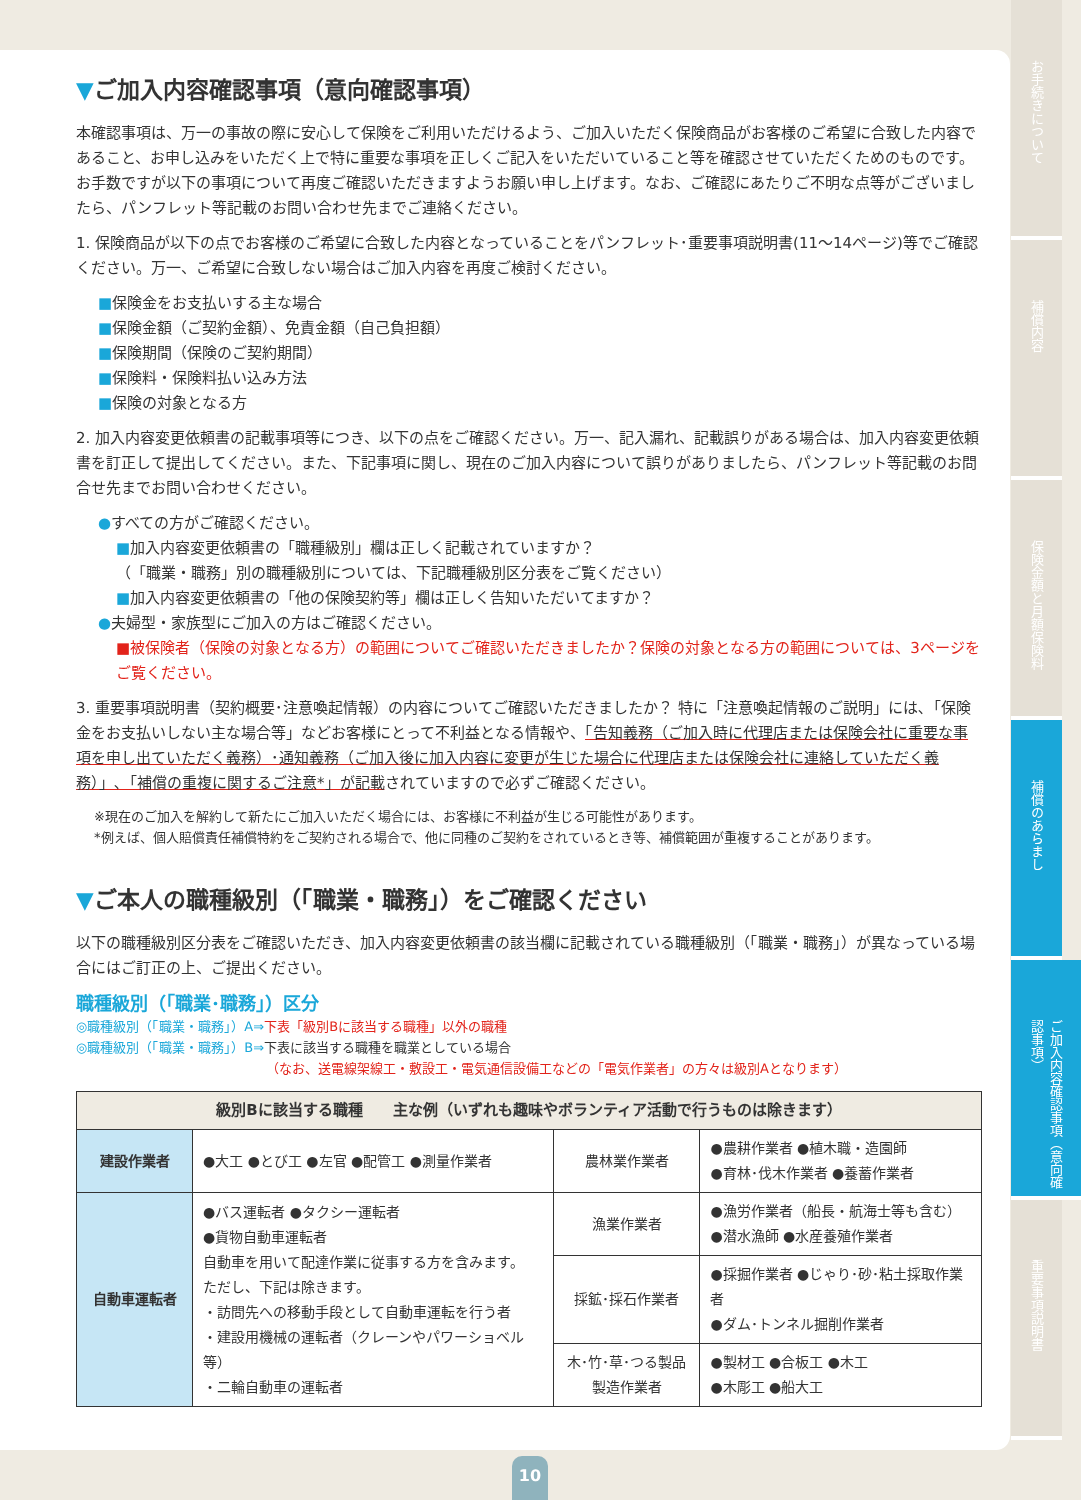▼ご加入内容確認事項（意向確認事項）
本確認事項は、万一の事故の際に安心して保険をご利用いただけるよう、ご加入いただく保険商品がお客様のご希望に合致した内容であること、お申し込みをいただく上で特に重要な事項を正しくご記入をいただいていること等を確認させていただくためのものです。お手数ですが以下の事項について再度ご確認いただきますようお願い申し上げます。なお、ご確認にあたりご不明な点等がございましたら、パンフレット等記載のお問い合わせ先までご連絡ください。
1. 保険商品が以下の点でお客様のご希望に合致した内容となっていることをパンフレット･重要事項説明書(11～14ページ)等でご確認ください。万一、ご希望に合致しない場合はご加入内容を再度ご検討ください。
■保険金をお支払いする主な場合
■保険金額（ご契約金額）、免責金額（自己負担額）
■保険期間（保険のご契約期間）
■保険料・保険料払い込み方法
■保険の対象となる方
2. 加入内容変更依頼書の記載事項等につき、以下の点をご確認ください。万一、記入漏れ、記載誤りがある場合は、加入内容変更依頼書を訂正して提出してください。また、下記事項に関し、現在のご加入内容について誤りがありましたら、パンフレット等記載のお問合せ先までお問い合わせください。
●すべての方がご確認ください。
■加入内容変更依頼書の「職種級別」欄は正しく記載されていますか？
（「職業・職務」別の職種級別については、下記職種級別区分表をご覧ください）
■加入内容変更依頼書の「他の保険契約等」欄は正しく告知いただいてますか？
●夫婦型・家族型にご加入の方はご確認ください。
■被保険者（保険の対象となる方）の範囲についてご確認いただきましたか？保険の対象となる方の範囲については、3ページをご覧ください。
3. 重要事項説明書（契約概要･注意喚起情報）の内容についてご確認いただきましたか？ 特に「注意喚起情報のご説明」には､「保険金をお支払いしない主な場合等」などお客様にとって不利益となる情報や、「告知義務（ご加入時に代理店または保険会社に重要な事項を申し出ていただく義務）･通知義務（ご加入後に加入内容に変更が生じた場合に代理店または保険会社に連絡していただく義務）」､「補償の重複に関するご注意*」が記載されていますので必ずご確認ください。
※現在のご加入を解約して新たにご加入いただく場合には、お客様に不利益が生じる可能性があります。
*例えば、個人賠償責任補償特約をご契約される場合で、他に同種のご契約をされているとき等、補償範囲が重複することがあります。
▼ご本人の職種級別（「職業・職務」）をご確認ください
以下の職種級別区分表をご確認いただき、加入内容変更依頼書の該当欄に記載されている職種級別（「職業・職務」）が異なっている場合にはご訂正の上、ご提出ください。
職種級別（「職業･職務」）区分
◎職種級別（「職業・職務」）A⇒下表「級別Bに該当する職種」以外の職種
◎職種級別（「職業・職務」）B⇒下表に該当する職種を職業としている場合
（なお、送電線架線工・敷設工・電気通信設備工などの「電気作業者」の方々は級別Aとなります）
| 級別Bに該当する職種 主な例（いずれも趣味やボランティア活動で行うものは除きます） | | | |
| --- | --- | --- | --- |
| 建設作業者 | ●大工 ●とび工 ●左官 ●配管工 ●測量作業者 | 農林業作業者 | ●農耕作業者 ●植木職・造園師 ●育林･伐木作業者 ●養蓄作業者 |
| 自動車運転者 | ●バス運転者 ●タクシー運転者 ●貨物自動車運転者 自動車を用いて配達作業に従事する方を含みます。 ただし、下記は除きます。 ・訪問先への移動手段として自動車運転を行う者 ・建設用機械の運転者（クレーンやパワーショベル等） ・二輪自動車の運転者 | 漁業作業者 | ●漁労作業者（船長・航海士等も含む） ●潜水漁師 ●水産養殖作業者 |
| | | 採鉱･採石作業者 | ●採掘作業者 ●じゃり･砂･粘土採取作業者 ●ダム･トンネル掘削作業者 |
| | | 木･竹･草･つる製品製造作業者 | ●製材工 ●合板工 ●木工 ●木彫工 ●船大工 |
お手続きについて
補償内容
保険金額と月額保険料
補償のあらまし
ご加入内容確認事項（意向確認事項）
重要事項説明書
10